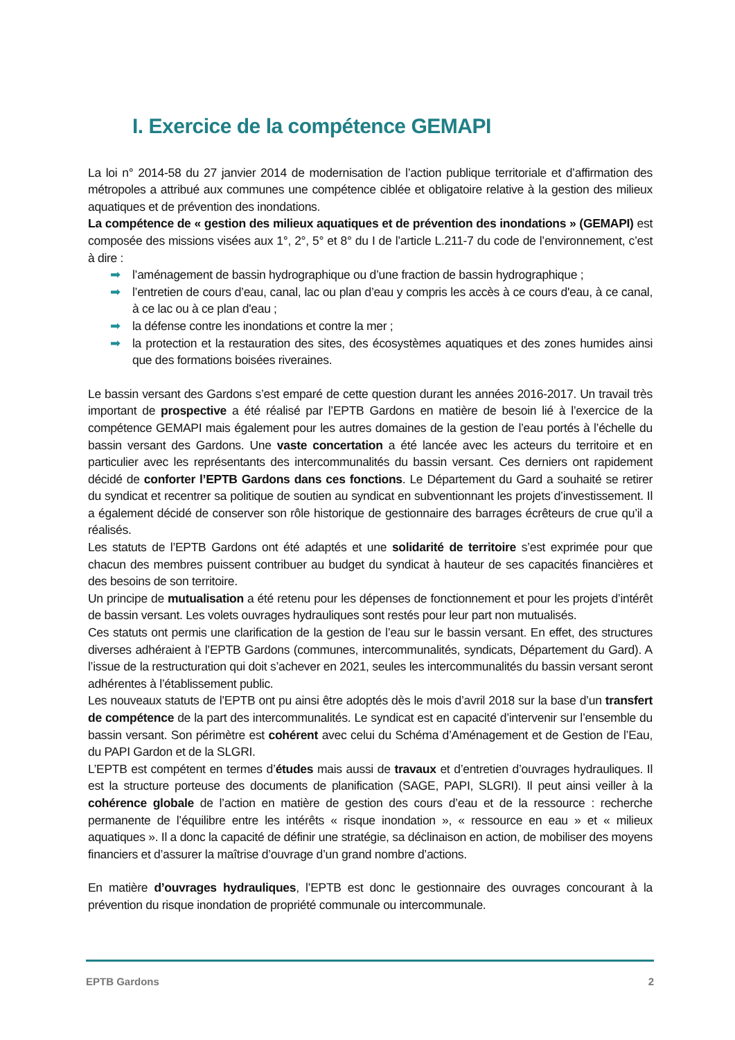I. Exercice de la compétence GEMAPI
La loi n° 2014-58 du 27 janvier 2014 de modernisation de l’action publique territoriale et d’affirmation des métropoles a attribué aux communes une compétence ciblée et obligatoire relative à la gestion des milieux aquatiques et de prévention des inondations.
La compétence de « gestion des milieux aquatiques et de prévention des inondations » (GEMAPI) est composée des missions visées aux 1°, 2°, 5° et 8° du I de l’article L.211-7 du code de l’environnement, c’est à dire :
➡ l’aménagement de bassin hydrographique ou d’une fraction de bassin hydrographique ;
➡ l’entretien de cours d’eau, canal, lac ou plan d’eau y compris les accès à ce cours d'eau, à ce canal, à ce lac ou à ce plan d'eau ;
➡ la défense contre les inondations et contre la mer ;
➡ la protection et la restauration des sites, des écosystèmes aquatiques et des zones humides ainsi que des formations boisées riveraines.
Le bassin versant des Gardons s’est emparé de cette question durant les années 2016-2017. Un travail très important de prospective a été réalisé par l’EPTB Gardons en matière de besoin lié à l’exercice de la compétence GEMAPI mais également pour les autres domaines de la gestion de l’eau portés à l’échelle du bassin versant des Gardons. Une vaste concertation a été lancée avec les acteurs du territoire et en particulier avec les représentants des intercommunalités du bassin versant. Ces derniers ont rapidement décidé de conforter l’EPTB Gardons dans ces fonctions. Le Département du Gard a souhaité se retirer du syndicat et recentrer sa politique de soutien au syndicat en subventionnant les projets d’investissement. Il a également décidé de conserver son rôle historique de gestionnaire des barrages écrêteurs de crue qu’il a réalisés.
Les statuts de l’EPTB Gardons ont été adaptés et une solidarité de territoire s’est exprimée pour que chacun des membres puissent contribuer au budget du syndicat à hauteur de ses capacités financières et des besoins de son territoire.
Un principe de mutualisation a été retenu pour les dépenses de fonctionnement et pour les projets d’intérêt de bassin versant. Les volets ouvrages hydrauliques sont restés pour leur part non mutualisés.
Ces statuts ont permis une clarification de la gestion de l’eau sur le bassin versant. En effet, des structures diverses adhéraient à l’EPTB Gardons (communes, intercommunalités, syndicats, Département du Gard). A l’issue de la restructuration qui doit s’achever en 2021, seules les intercommunalités du bassin versant seront adhérentes à l’établissement public.
Les nouveaux statuts de l’EPTB ont pu ainsi être adoptés dès le mois d’avril 2018 sur la base d’un transfert de compétence de la part des intercommunalités. Le syndicat est en capacité d’intervenir sur l’ensemble du bassin versant. Son périmètre est cohérent avec celui du Schéma d’Aménagement et de Gestion de l’Eau, du PAPI Gardon et de la SLGRI.
L’EPTB est compétent en termes d’études mais aussi de travaux et d’entretien d’ouvrages hydrauliques. Il est la structure porteuse des documents de planification (SAGE, PAPI, SLGRI). Il peut ainsi veiller à la cohérence globale de l’action en matière de gestion des cours d’eau et de la ressource : recherche permanente de l’équilibre entre les intérêts « risque inondation », « ressource en eau » et « milieux aquatiques ». Il a donc la capacité de définir une stratégie, sa déclinaison en action, de mobiliser des moyens financiers et d’assurer la maîtrise d’ouvrage d’un grand nombre d’actions.
En matière d’ouvrages hydrauliques, l’EPTB est donc le gestionnaire des ouvrages concourant à la prévention du risque inondation de propriété communale ou intercommunale.
EPTB Gardons 2